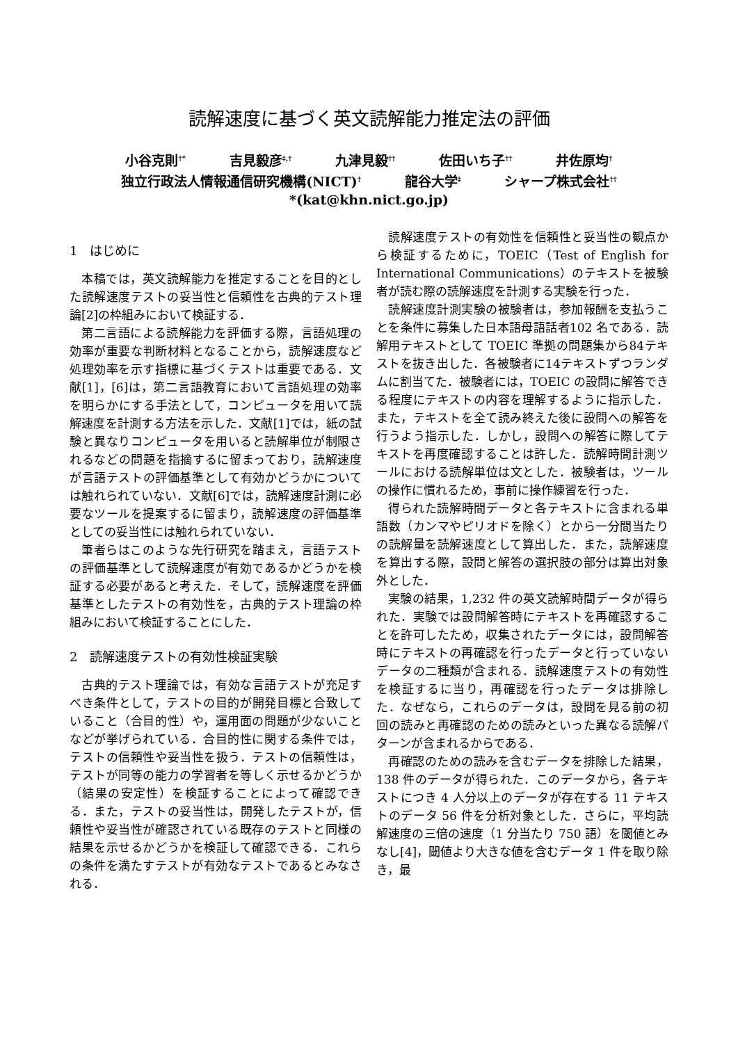読解速度に基づく英文読解能力推定法の評価
小谷克則<sup>†*</sup> 吉見毅彦<sup>‡,†</sup> 九津見毅<sup>††</sup> 佐田いち子<sup>††</sup> 井佐原均<sup>†</sup>
独立行政法人情報通信研究機構(NICT)<sup>†</sup> 龍谷大学<sup>‡</sup> シャープ株式会社<sup>††</sup>
*(kat@khn.nict.go.jp)
1　はじめに
本稿では，英文読解能力を推定することを目的とした読解速度テストの妥当性と信頼性を古典的テスト理論[2]の枠組みにおいて検証する．
第二言語による読解能力を評価する際，言語処理の効率が重要な判断材料となることから，読解速度など処理効率を示す指標に基づくテストは重要である．文献[1]，[6]は，第二言語教育において言語処理の効率を明らかにする手法として，コンピュータを用いて読解速度を計測する方法を示した．文献[1]では，紙の試験と異なりコンピュータを用いると読解単位が制限されるなどの問題を指摘するに留まっており，読解速度が言語テストの評価基準として有効かどうかについては触れられていない．文献[6]では，読解速度計測に必要なツールを提案するに留まり，読解速度の評価基準としての妥当性には触れられていない．
筆者らはこのような先行研究を踏まえ，言語テストの評価基準として読解速度が有効であるかどうかを検証する必要があると考えた．そして，読解速度を評価基準としたテストの有効性を，古典的テスト理論の枠組みにおいて検証することにした．
2　読解速度テストの有効性検証実験
古典的テスト理論では，有効な言語テストが充足すべき条件として，テストの目的が開発目標と合致していること（合目的性）や，運用面の問題が少ないことなどが挙げられている．合目的性に関する条件では，テストの信頼性や妥当性を扱う．テストの信頼性は，テストが同等の能力の学習者を等しく示せるかどうか（結果の安定性）を検証することによって確認できる．また，テストの妥当性は，開発したテストが，信頼性や妥当性が確認されている既存のテストと同様の結果を示せるかどうかを検証して確認できる．これらの条件を満たすテストが有効なテストであるとみなされる．
読解速度テストの有効性を信頼性と妥当性の観点から検証するために，TOEIC（Test of English for International Communications）のテキストを被験者が読む際の読解速度を計測する実験を行った．
読解速度計測実験の被験者は，参加報酬を支払うことを条件に募集した日本語母語話者102 名である．読解用テキストとして TOEIC 準拠の問題集から84テキストを抜き出した．各被験者に14テキストずつランダムに割当てた．被験者には，TOEIC の設問に解答できる程度にテキストの内容を理解するように指示した．また，テキストを全て読み終えた後に設問への解答を行うよう指示した．しかし，設問への解答に際してテキストを再度確認することは許した．読解時間計測ツールにおける読解単位は文とした．被験者は，ツールの操作に慣れるため，事前に操作練習を行った．
得られた読解時間データと各テキストに含まれる単語数（カンマやピリオドを除く）とから一分間当たりの読解量を読解速度として算出した．また，読解速度を算出する際，設問と解答の選択肢の部分は算出対象外とした．
実験の結果，1,232 件の英文読解時間データが得られた．実験では設問解答時にテキストを再確認することを許可したため，収集されたデータには，設問解答時にテキストの再確認を行ったデータと行っていないデータの二種類が含まれる．読解速度テストの有効性を検証するに当り，再確認を行ったデータは排除した．なぜなら，これらのデータは，設問を見る前の初回の読みと再確認のための読みといった異なる読解パターンが含まれるからである．
再確認のための読みを含むデータを排除した結果，138 件のデータが得られた．このデータから，各テキストにつき 4 人分以上のデータが存在する 11 テキストのデータ 56 件を分析対象とした．さらに，平均読解速度の三倍の速度（1 分当たり 750 語）を閾値とみなし[4]，閾値より大きな値を含むデータ 1 件を取り除き，最